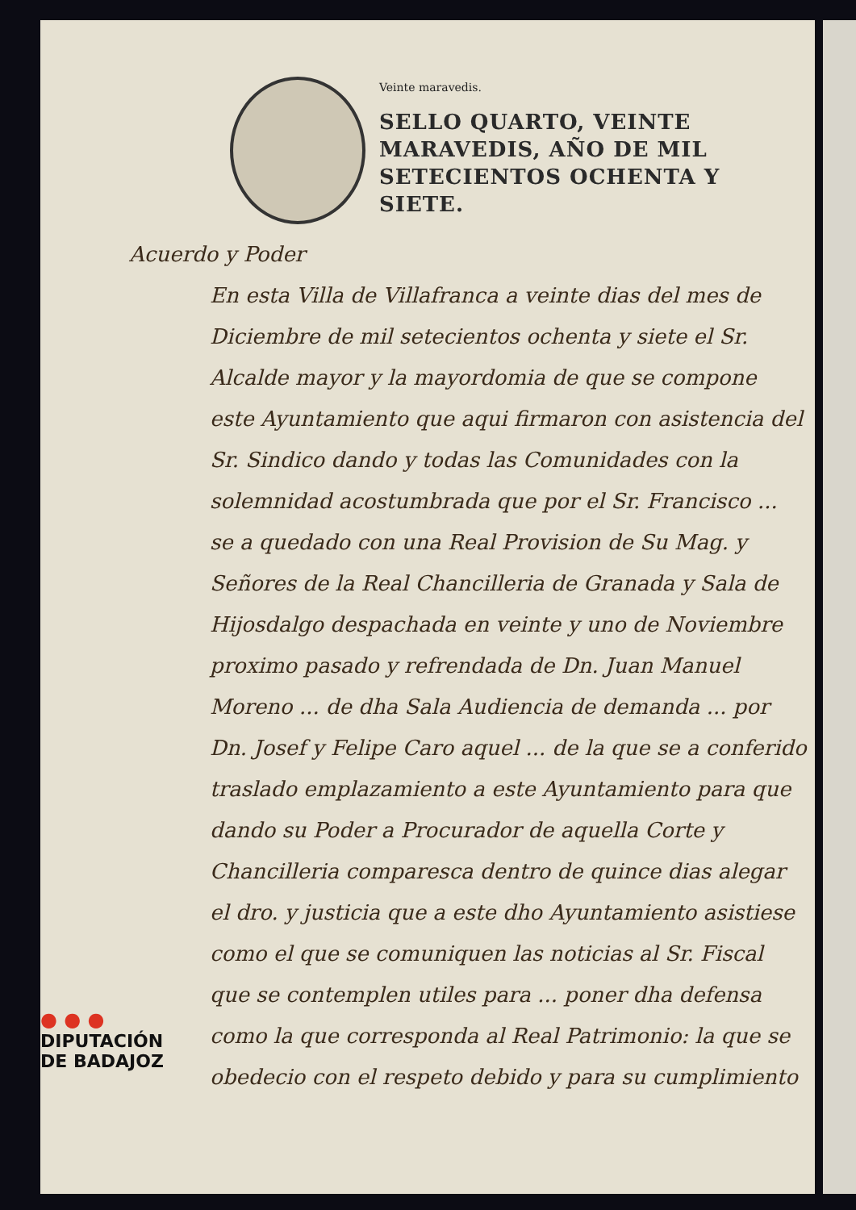Veinte maravedis.
SELLO QUARTO, VEINTE MARAVEDIS, AÑO DE MIL SETECIENTOS OCHENTA Y SIETE.
Acuerdo y Poder
En esta Villa de Villafranca a veinte dias del mes de Diciembre de mil setecientos ochenta y siete el Sr. Alcalde mayor y la mayordomia de que se compone este Ayuntamiento que aqui firmaron con asistencia del Sr. Sindico dando y todas las Comunidades con la solemnidad acostumbrada que por el Sr. Francisco ... se a quedado con una Real Provision de Su Mag. y Señores de la Real Chancilleria de Granada y Sala de Hijosdalgo despachada en veinte y uno de Noviembre proximo pasado y refrendada de Dn. Juan Manuel Moreno ... de dha Sala Audiencia de demanda ... por Dn. Josef y Felipe Caro aquel ... de la que se a conferido traslado emplazamiento a este Ayuntamiento para que dando su Poder a Procurador de aquella Corte y Chancilleria comparesca dentro de quince dias alegar el dro. y justicia que a este dho Ayuntamiento asistiese como el que se comuniquen las noticias al Sr. Fiscal que se contemplen utiles para ... poner dha defensa como la que corresponda al Real Patrimonio: la que se obedecio con el respeto debido y para su cumplimiento
● ● ●
DIPUTACIÓN
DE BADAJOZ